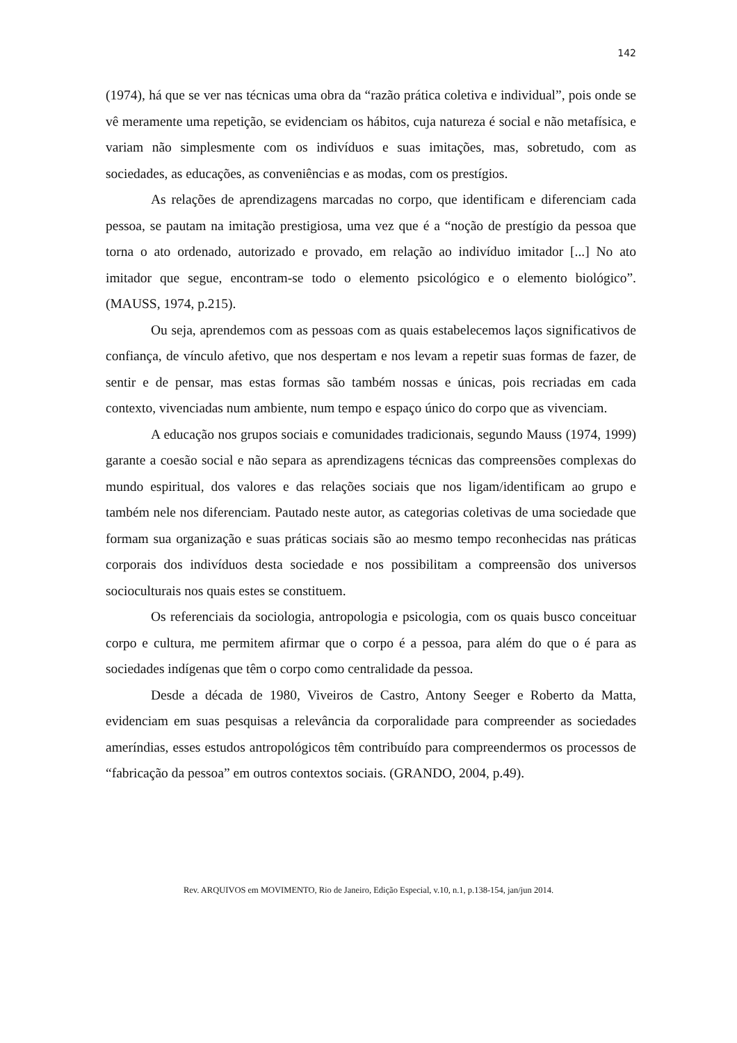142
(1974), há que se ver nas técnicas uma obra da “razão prática coletiva e individual”, pois onde se vê meramente uma repetição, se evidenciam os hábitos, cuja natureza é social e não metafísica, e variam não simplesmente com os indivíduos e suas imitações, mas, sobretudo, com as sociedades, as educações, as conveniências e as modas, com os prestígios.
As relações de aprendizagens marcadas no corpo, que identificam e diferenciam cada pessoa, se pautam na imitação prestigiosa, uma vez que é a “noção de prestígio da pessoa que torna o ato ordenado, autorizado e provado, em relação ao indivíduo imitador [...] No ato imitador que segue, encontram-se todo o elemento psicológico e o elemento biológico”. (MAUSS, 1974, p.215).
Ou seja, aprendemos com as pessoas com as quais estabelecemos laços significativos de confiança, de vínculo afetivo, que nos despertam e nos levam a repetir suas formas de fazer, de sentir e de pensar, mas estas formas são também nossas e únicas, pois recriadas em cada contexto, vivenciadas num ambiente, num tempo e espaço único do corpo que as vivenciam.
A educação nos grupos sociais e comunidades tradicionais, segundo Mauss (1974, 1999) garante a coesão social e não separa as aprendizagens técnicas das compreensões complexas do mundo espiritual, dos valores e das relações sociais que nos ligam/identificam ao grupo e também nele nos diferenciam. Pautado neste autor, as categorias coletivas de uma sociedade que formam sua organização e suas práticas sociais são ao mesmo tempo reconhecidas nas práticas corporais dos indivíduos desta sociedade e nos possibilitam a compreensão dos universos socioculturais nos quais estes se constituem.
Os referenciais da sociologia, antropologia e psicologia, com os quais busco conceituar corpo e cultura, me permitem afirmar que o corpo é a pessoa, para além do que o é para as sociedades indígenas que têm o corpo como centralidade da pessoa.
Desde a década de 1980, Viveiros de Castro, Antony Seeger e Roberto da Matta, evidenciam em suas pesquisas a relevância da corporalidade para compreender as sociedades ameríndias, esses estudos antropológicos têm contribuído para compreendermos os processos de “fabricação da pessoa” em outros contextos sociais. (GRANDO, 2004, p.49).
Rev. ARQUIVOS em MOVIMENTO, Rio de Janeiro, Edição Especial, v.10, n.1, p.138-154, jan/jun 2014.